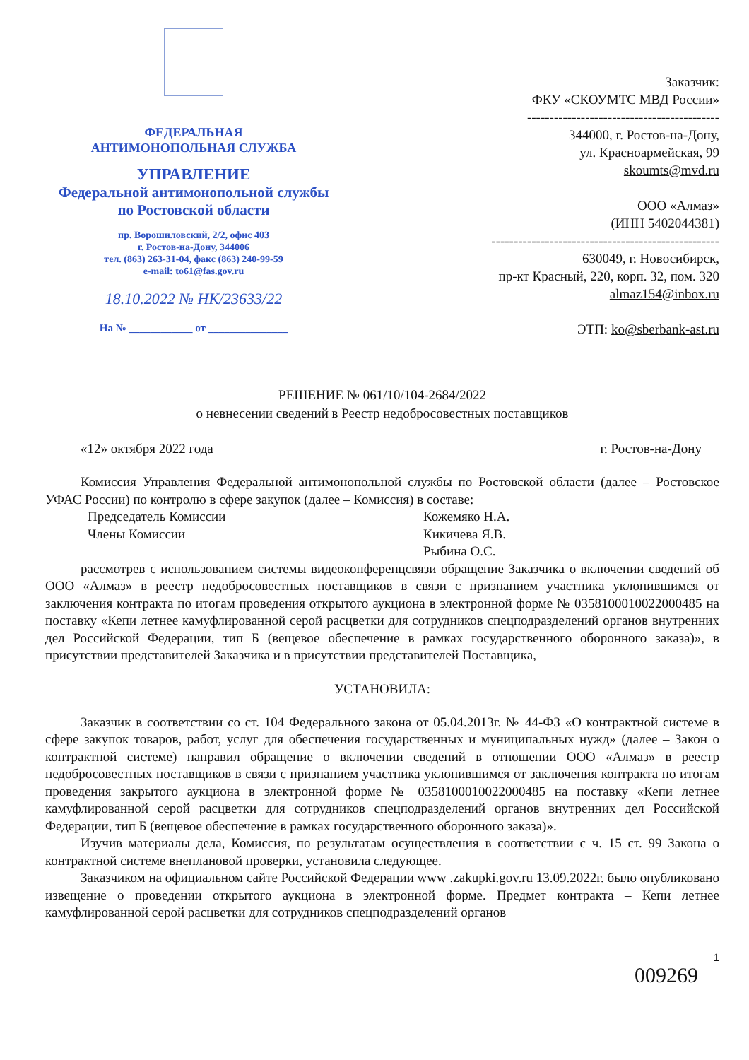ФЕДЕРАЛЬНАЯ
АНТИМОНОПОЛЬНАЯ СЛУЖБА
УПРАВЛЕНИЕ
Федеральной антимонопольной службы
по Ростовской области
пр. Ворошиловский, 2/2, офис 403
г. Ростов-на-Дону, 344006
тел. (863) 263-31-04, факс (863) 240-99-59
e-mail: to61@fas.gov.ru
18.10.2022 № НК/23633/22
На № ____________ от _______________
Заказчик:
ФКУ «СКОУМТС МВД России»
-------------------------------------------
344000, г. Ростов-на-Дону,
ул. Красноармейская, 99
skoumts@mvd.ru
ООО «Алмаз»
(ИНН 5402044381)
---------------------------------------------------
630049, г. Новосибирск,
пр-кт Красный, 220, корп. 32, пом. 320
almaz154@inbox.ru
ЭТП: ko@sberbank-ast.ru
РЕШЕНИЕ № 061/10/104-2684/2022
о невнесении сведений в Реестр недобросовестных поставщиков
«12» октября 2022 года г. Ростов-на-Дону
Комиссия Управления Федеральной антимонопольной службы по Ростовской области (далее – Ростовское УФАС России) по контролю в сфере закупок (далее – Комиссия) в составе:
Председатель Комиссии Кожемяко Н.А.
Члены Комиссии Кикичева Я.В.
Рыбина О.С.
рассмотрев с использованием системы видеоконференцсвязи обращение Заказчика о включении сведений об ООО «Алмаз» в реестр недобросовестных поставщиков в связи с признанием участника уклонившимся от заключения контракта по итогам проведения открытого аукциона в электронной форме № 0358100010022000485 на поставку «Кепи летнее камуфлированной серой расцветки для сотрудников спецподразделений органов внутренних дел Российской Федерации, тип Б (вещевое обеспечение в рамках государственного оборонного заказа)», в присутствии представителей Заказчика и в присутствии представителей Поставщика,
УСТАНОВИЛА:
Заказчик в соответствии со ст. 104 Федерального закона от 05.04.2013г. № 44-ФЗ «О контрактной системе в сфере закупок товаров, работ, услуг для обеспечения государственных и муниципальных нужд» (далее – Закон о контрактной системе) направил обращение о включении сведений в отношении ООО «Алмаз» в реестр недобросовестных поставщиков в связи с признанием участника уклонившимся от заключения контракта по итогам проведения закрытого аукциона в электронной форме № 0358100010022000485 на поставку «Кепи летнее камуфлированной серой расцветки для сотрудников спецподразделений органов внутренних дел Российской Федерации, тип Б (вещевое обеспечение в рамках государственного оборонного заказа)».
Изучив материалы дела, Комиссия, по результатам осуществления в соответствии с ч. 15 ст. 99 Закона о контрактной системе внеплановой проверки, установила следующее.
Заказчиком на официальном сайте Российской Федерации www .zakupki.gov.ru 13.09.2022г. было опубликовано извещение о проведении открытого аукциона в электронной форме. Предмет контракта – Кепи летнее камуфлированной серой расцветки для сотрудников спецподразделений органов
1
009269